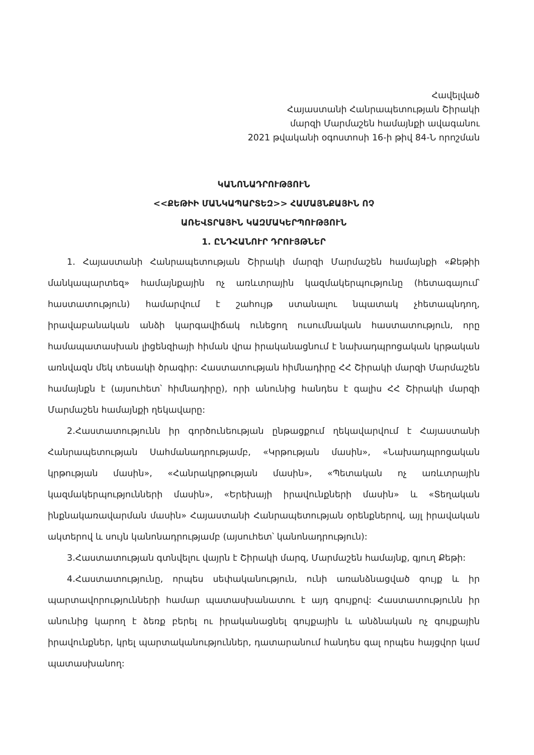Հավելված
Հայաստանի Հանրապետության Շիրակի
մարզի Մարմաշեն համայնքի ավագանու
2021 թվականի օգոստոսի 16-ի թիվ 84-Ն որոշման
ԿԱՆՈՆԱԴՐՈՒԹՅՈՒՆ
<<ՔԵԹԻԻ ՄԱՆԿԱՊԱՐՏԵԶ>> ՀԱՄԱՅՆՔԱՅԻՆ ՈՉ
ԱՌԵՎՏՐԱՅԻՆ ԿԱԶՄԱԿԵՐՊՈՒԹՅՈՒՆ
1. ԸՆԴՀԱՆՈՒՐ ԴՐՈՒՅԹՆԵՐ
1. Հայաստանի Հանրապետության Շիրակի մարզի Մարմաշեն համայնքի «Քեթիի մանկապարտեզ» համայնքային ոչ առևտրային կազմակերպությունը (հետագայում՝ հաստատություն) համարվում է շահույթ ստանալու նպատակ չհետապնդող, իրավաբանական անձի կարգավիճակ ունեցող ուսումնական հաստատություն, որը համապատասխան լիցենզիայի հիման վրա իրականացնում է նախադպրոցական կրթական առնվազն մեկ տեսակի ծրագիր: Հաստատության հիմնադիրը ՀՀ Շիրակի մարզի Մարմաշեն համայնքն է (այսուհետ՝ հիմնադիրը), որի անունից հանդես է գալիս ՀՀ Շիրակի մարզի Մարմաշեն համայնքի ղեկավարը:
2.Հաստատությունն իր գործունեության ընթացքում ղեկավարվում է Հայաստանի Հանրապետության Սահմանադրությամբ, «Կրթության մասին», «Նախադպրոցական կրթության մասին», «Հանրակրթության մասին», «Պետական ոչ առևտրային կազմակերպությունների մասին», «Երեխայի իրավունքների մասին» և «Տեղական ինքնակառավարման մասին» Հայաստանի Հանրապետության օրենքներով, այլ իրավական ակտերով և սույն կանոնադրությամբ (այսուհետ՝ կանոնադրություն):
3.Հաստատության գտնվելու վայրն է Շիրակի մարզ, Մարմաշեն համայնք, գյուղ Քեթի:
4.Հաստատությունը, որպես սեփականություն, ունի առանձնացված գույք և իր պարտավորությունների համար պատասխանատու է այդ գույքով: Հաստատությունն իր անունից կարող է ձեռք բերել ու իրականացնել գույքային և անձնական ոչ գույքային իրավունքներ, կրել պարտականություններ, դատարանում հանդես գալ որպես հայցվոր կամ պատասխանող: